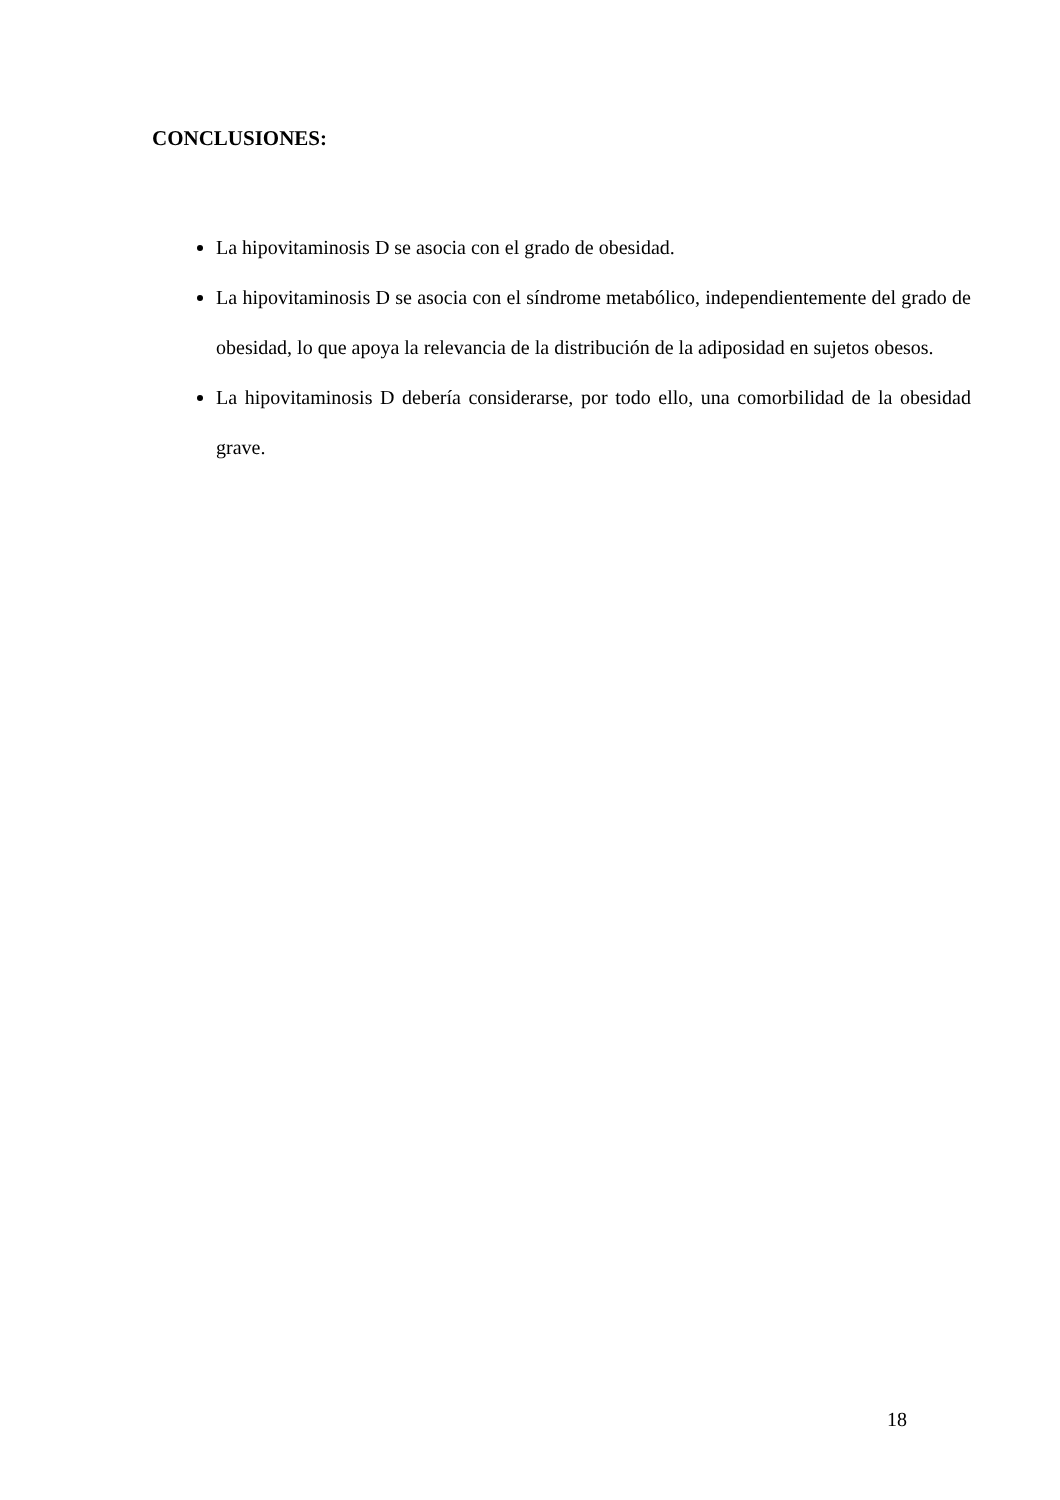CONCLUSIONES:
La hipovitaminosis D se asocia con el grado de obesidad.
La hipovitaminosis D se asocia con el síndrome metabólico, independientemente del grado de obesidad, lo que apoya la relevancia de la distribución de la adiposidad en sujetos obesos.
La hipovitaminosis D debería considerarse, por todo ello, una comorbilidad de la obesidad grave.
18